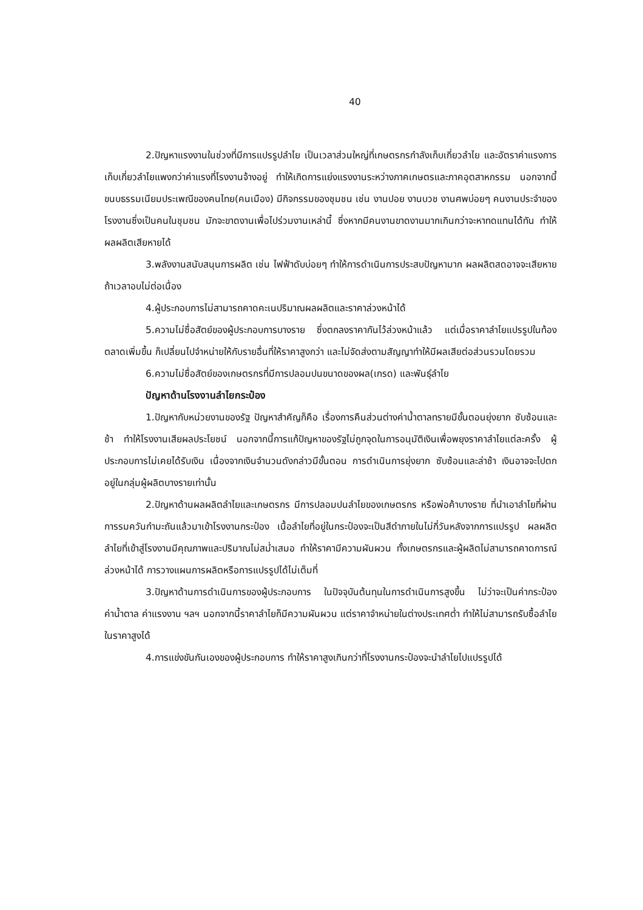40
2.ปัญหาแรงงานในช่วงที่มีการแปรรูปลำไย เป็นเวลาส่วนใหญ่ที่เกษตรกรกำลังเก็บเกี่ยวลำไย และอัตราค่าแรงการเก็บเกี่ยวลำไยแพงกว่าค่าแรงที่โรงงานจ้างอยู่ ทำให้เกิดการแย่งแรงงานระหว่างภาคเกษตรและภาคอุตสาหกรรม นอกจากนี้ขนบธรรมเนียมประเพณีของคนไทย(คนเมือง) มีกิจกรรมของชุมชน เช่น งานปอย งานบวช งานศพบ่อยๆ คนงานประจำของโรงงานซึ่งเป็นคนในชุมชน มักจะขาดงานเพื่อไปร่วมงานเหล่านี้ ซึ่งหากมีคนงานขาดงานมากเกินกว่าจะหาทดแทนได้ทัน ทำให้ผลผลิตเสียหายได้
3.พลังงานสนับสนุนการผลิต เช่น ไฟฟ้าดับบ่อยๆ ทำให้การดำเนินการประสบปัญหามาก ผลผลิตสดอาจจะเสียหายถ้าเวลาอบไม่ต่อเนื่อง
4.ผู้ประกอบการไม่สามารถคาดคะเนปริมาณผลผลิตและราคาล่วงหน้าได้
5.ความไม่ซื่อสัตย์ของผู้ประกอบการบางราย ซึ่งตกลงราคากันไว้ล่วงหน้าแล้ว แต่เมื่อราคาลำไยแปรรูปในท้องตลาดเพิ่มขึ้น ก็เปลี่ยนไปจำหน่ายให้กับรายอื่นที่ให้ราคาสูงกว่า และไม่จัดส่งตามสัญญาทำให้มีผลเสียต่อส่วนรวมโดยรวม
6.ความไม่ซื่อสัตย์ของเกษตรกรที่มีการปลอมปนขนาดของผล(เกรด) และพันธุ์ลำไย
ปัญหาด้านโรงงานลำไยกระป๋อง
1.ปัญหากับหน่วยงานของรัฐ ปัญหาสำคัญก็คือ เรื่องการคืนส่วนต่างค่าน้ำตาลทรายมีขั้นตอนยุ่งยาก ซับซ้อนและช้า ทำให้โรงงานเสียผลประโยชน์ นอกจากนี้การแก้ปัญหาของรัฐไม่ถูกจุดในการอนุมัติเงินเพื่อพยุงราคาลำไยแต่ละครั้ง ผู้ประกอบการไม่เคยได้รับเงิน เนื่องจากเงินจำนวนดังกล่าวมีขั้นตอน การดำเนินการยุ่งยาก ซับซ้อนและล่าช้า เงินอาจจะไปตกอยู่ในกลุ่มผู้ผลิตบางรายเท่านั้น
2.ปัญหาด้านผลผลิตลำไยและเกษตรกร มีการปลอมปนลำไยของเกษตรกร หรือพ่อค้าบางราย ที่นำเอาลำไยที่ผ่านการรมควันกำมะถันแล้วมาเข้าโรงงานกระป๋อง เนื้อลำไยที่อยู่ในกระป๋องจะเป็นสีดำภายในไม่กี่วันหลังจากการแปรรูป ผลผลิตลำไยที่เข้าสู่โรงงานมีคุณภาพและปริมาณไม่สม่ำเสมอ ทำให้ราคามีความผันผวน ทั้งเกษตรกรและผู้ผลิตไม่สามารถคาดการณ์ล่วงหน้าได้ การวางแผนการผลิตหรือการแปรรูปได้ไม่เต็มที่
3.ปัญหาด้านการดำเนินการของผู้ประกอบการ ในปัจจุบันต้นทุนในการดำเนินการสูงขึ้น ไม่ว่าจะเป็นค่ากระป๋อง ค่าน้ำตาล ค่าแรงงาน ฯลฯ นอกจากนี้ราคาลำไยก็มีความผันผวน แต่ราคาจำหน่ายในต่างประเทศต่ำ ทำให้ไม่สามารถรับซื้อลำไยในราคาสูงได้
4.การแข่งขันกันเองของผู้ประกอบการ ทำให้ราคาสูงเกินกว่าที่โรงงานกระป๋องจะนำลำไยไปแปรรูปได้